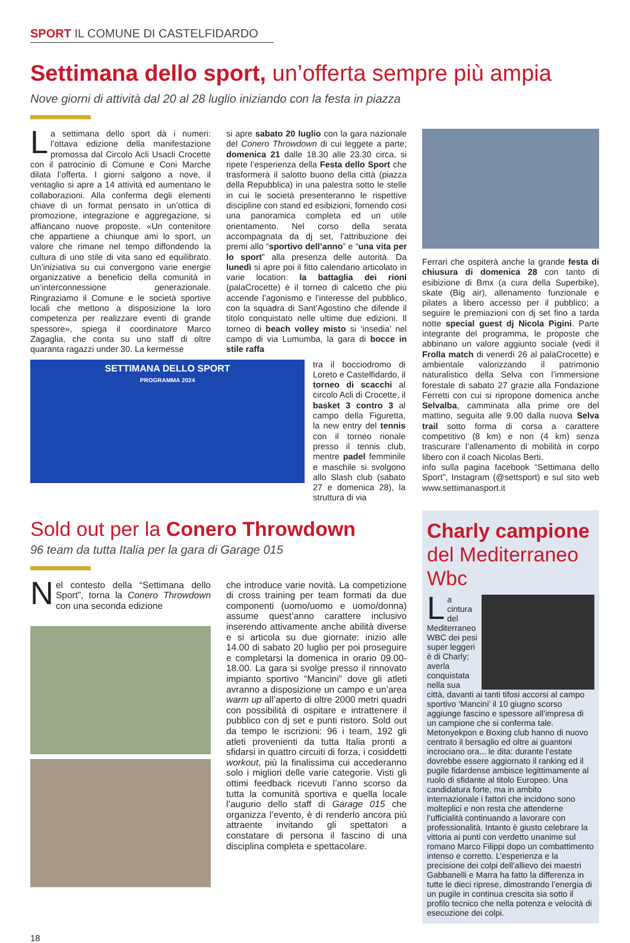SPORT IL COMUNE DI CASTELFIDARDO
Settimana dello sport, un’offerta sempre più ampia
Nove giorni di attività dal 20 al 28 luglio iniziando con la festa in piazza
La settimana dello sport dà i numeri: l’ottava edizione della manifestazione promossa dal Circolo Acli Usacli Crocette con il patrocinio di Comune e Coni Marche dilata l’offerta. I giorni salgono a nove, il ventaglio si apre a 14 attività ed aumentano le collaborazioni. Alla conferma degli elementi chiave di un format pensato in un’ottica di promozione, integrazione e aggregazione, si affiancano nuove proposte. «Un contenitore che appartiene a chiunque ami lo sport, un valore che rimane nel tempo diffondendo la cultura di uno stile di vita sano ed equilibrato. Un’iniziativa su cui convergono varie energie organizzative a beneficio della comunità in un’interconnessione generazionale. Ringraziamo il Comune e le società sportive locali che mettono a disposizione la loro competenza per realizzare eventi di grande spessore», spiega il coordinatore Marco Zagaglia, che conta su uno staff di oltre quaranta ragazzi under 30. La kermesse
si apre sabato 20 luglio con la gara nazionale del Conero Throwdown di cui leggete a parte; domenica 21 dalle 18.30 alle 23.30 circa, si ripete l’esperienza della Festa dello Sport che trasformerà il salotto buono della città (piazza della Repubblica) in una palestra sotto le stelle in cui le società presenteranno le rispettive discipline con stand ed esibizioni, fornendo così una panoramica completa ed un utile orientamento. Nel corso della serata accompagnata da dj set, l’attribuzione dei premi allo “sportivo dell’anno” e “una vita per lo sport” alla presenza delle autorità. Da lunedì si apre poi il fitto calendario articolato in varie location: la battaglia dei rioni (palaCrocette) è il torneo di calcetto che più accende l’agonismo e l’interesse del pubblico, con la squadra di Sant’Agostino che difende il titolo conquistato nelle ultime due edizioni. Il torneo di beach volley misto si ‘insedia’ nel campo di via Lumumba, la gara di bocce in stile raffa
SETTIMANA DELLO SPORT
PROGRAMMA 2024
tra il bocciodromo di Loreto e Castelfidardo, il torneo di scacchi al circolo Acli di Crocette, il basket 3 contro 3 al campo della Figuretta, la new entry del tennis con il torneo rionale presso il tennis club, mentre padel femminile e maschile si svolgono allo Slash club (sabato 27 e domenica 28), la struttura di via
Ferrari che ospiterà anche la grande festa di chiusura di domenica 28 con tanto di esibizione di Bmx (a cura della Superbike), skate (Big air), allenamento funzionale e pilates a libero accesso per il pubblico; a seguire le premiazioni con dj set fino a tarda notte special guest dj Nicola Pigini. Parte integrante del programma, le proposte che abbinano un valore aggiunto sociale (vedi il Frolla match di venerdì 26 al palaCrocette) e ambientale valorizzando il patrimonio naturalistico della Selva con l’immersione forestale di sabato 27 grazie alla Fondazione Ferretti con cui si ripropone domenica anche Selvalba, camminata alla prime ore del mattino, seguita alle 9.00 dalla nuova Selva trail sotto forma di corsa a carattere competitivo (8 km) e non (4 km) senza trascurare l’allenamento di mobilità in corpo libero con il coach Nicolas Berti.
info sulla pagina facebook “Settimana dello Sport”, Instagram (@settsport) e sul sito web www.settimanasport.it
Sold out per la Conero Throwdown
96 team da tutta Italia per la gara di Garage 015
Nel contesto della “Settimana dello Sport”, torna la Conero Throwdown con una seconda edizione
che introduce varie novità. La competizione di cross training per team formati da due componenti (uomo/uomo e uomo/donna) assume quest’anno carattere inclusivo inserendo attivamente anche abilità diverse e si articola su due giornate: inizio alle 14.00 di sabato 20 luglio per poi proseguire e completarsi la domenica in orario 09.00-18.00. La gara si svolge presso il rinnovato impianto sportivo “Mancini” dove gli atleti avranno a disposizione un campo e un’area warm up all’aperto di oltre 2000 metri quadri con possibilità di ospitare e intrattenere il pubblico con dj set e punti ristoro. Sold out da tempo le iscrizioni: 96 i team, 192 gli atleti provenienti da tutta Italia pronti a sfidarsi in quattro circuiti di forza, i cosiddetti workout, più la finalissima cui accederanno solo i migliori delle varie categorie. Visti gli ottimi feedback ricevuti l’anno scorso da tutta la comunità sportiva e quella locale l’augurio dello staff di Garage 015 che organizza l’evento, è di renderlo ancora più attraente invitando gli spettatori a constatare di persona il fascino di una disciplina completa e spettacolare.
Charly campione
del Mediterraneo Wbc
La cintura del Mediterraneo WBC dei pesi super leggeri è di Charly; averla conquistata nella sua città, davanti ai tanti tifosi accorsi al campo sportivo ‘Mancini’ il 10 giugno scorso aggiunge fascino e spessore all’impresa di un campione che si conferma tale. Metonyekpon e Boxing club hanno di nuovo centrato il bersaglio ed oltre ai guantoni incrociano ora... le dita: durante l’estate dovrebbe essere aggiornato il ranking ed il pugile fidardense ambisce legittimamente al ruolo di sfidante al titolo Europeo. Una candidatura forte, ma in ambito internazionale i fattori che incidono sono molteplici e non resta che attenderne l’ufficialità continuando a lavorare con professionalità. Intanto è giusto celebrare la vittoria ai punti con verdetto unanime sul romano Marco Filippi dopo un combattimento intenso e corretto. L’esperienza e la precisione dei colpi dell’allievo dei maestri Gabbanelli e Marra ha fatto la differenza in tutte le dieci riprese, dimostrando l’energia di un pugile in continua crescita sia sotto il profilo tecnico che nella potenza e velocità di esecuzione dei colpi.
18